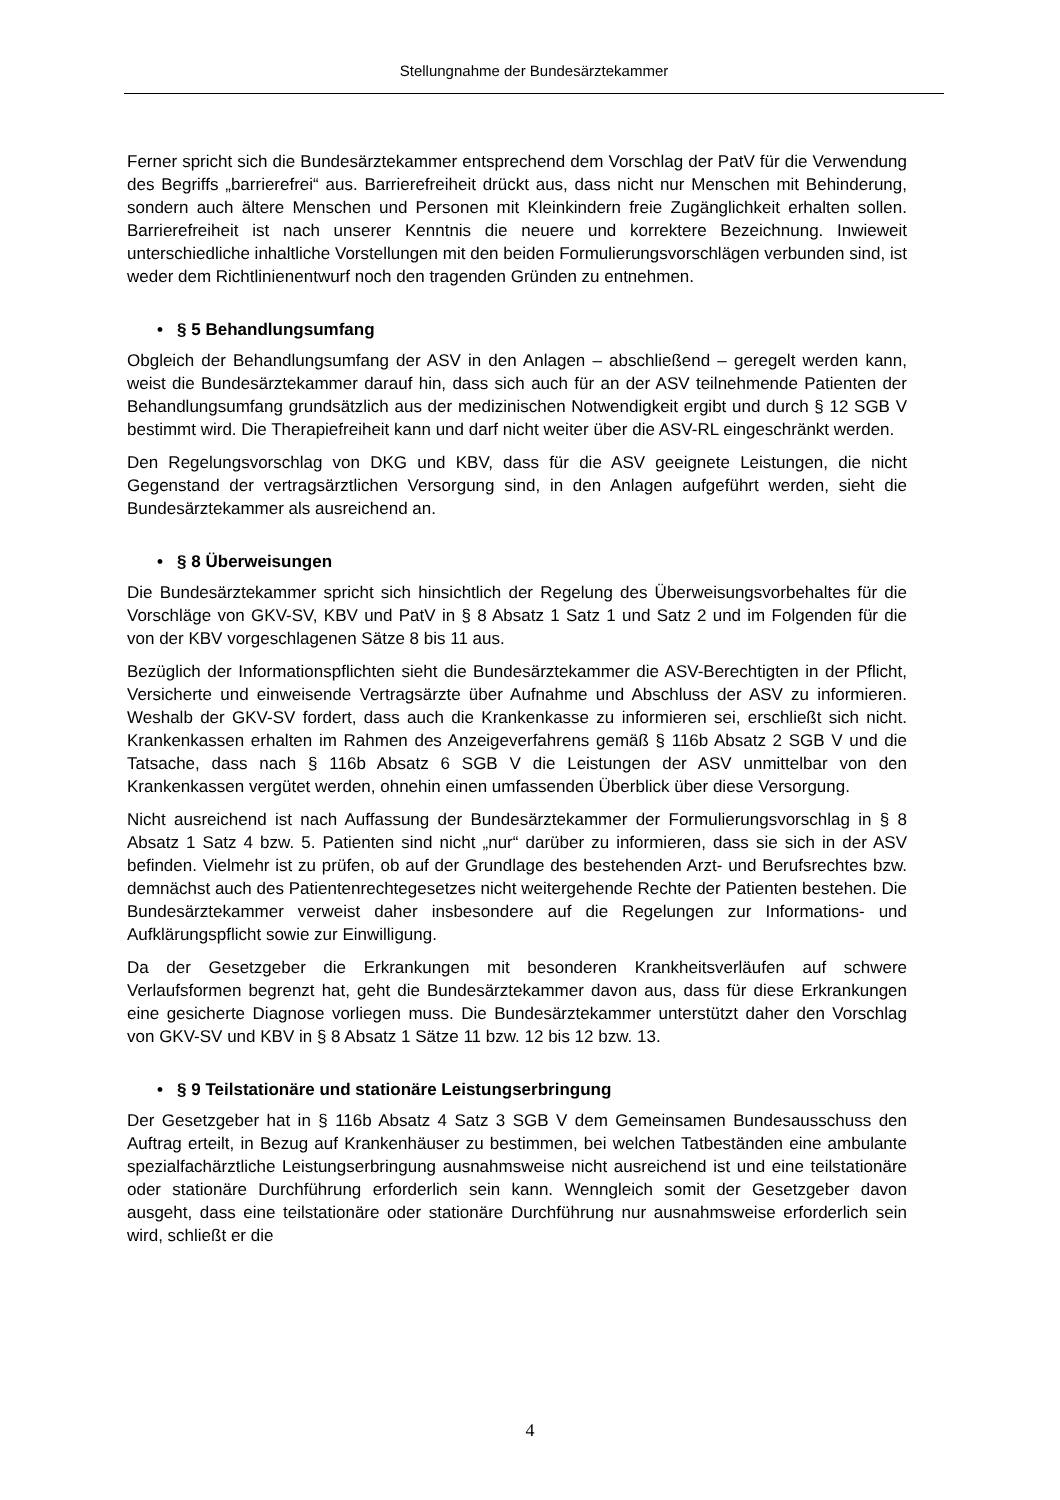Stellungnahme der Bundesärztekammer
Ferner spricht sich die Bundesärztekammer entsprechend dem Vorschlag der PatV für die Verwendung des Begriffs „barrierefrei“ aus. Barrierefreiheit drückt aus, dass nicht nur Menschen mit Behinderung, sondern auch ältere Menschen und Personen mit Kleinkindern freie Zugänglichkeit erhalten sollen. Barrierefreiheit ist nach unserer Kenntnis die neuere und korrektere Bezeichnung. Inwieweit unterschiedliche inhaltliche Vorstellungen mit den beiden Formulierungsvorschlägen verbunden sind, ist weder dem Richtlinienentwurf noch den tragenden Gründen zu entnehmen.
• § 5 Behandlungsumfang
Obgleich der Behandlungsumfang der ASV in den Anlagen – abschließend – geregelt werden kann, weist die Bundesärztekammer darauf hin, dass sich auch für an der ASV teilnehmende Patienten der Behandlungsumfang grundsätzlich aus der medizinischen Notwendigkeit ergibt und durch § 12 SGB V bestimmt wird. Die Therapiefreiheit kann und darf nicht weiter über die ASV-RL eingeschränkt werden.
Den Regelungsvorschlag von DKG und KBV, dass für die ASV geeignete Leistungen, die nicht Gegenstand der vertragsärztlichen Versorgung sind, in den Anlagen aufgeführt werden, sieht die Bundesärztekammer als ausreichend an.
• § 8 Überweisungen
Die Bundesärztekammer spricht sich hinsichtlich der Regelung des Überweisungsvorbehaltes für die Vorschläge von GKV-SV, KBV und PatV in § 8 Absatz 1 Satz 1 und Satz 2 und im Folgenden für die von der KBV vorgeschlagenen Sätze 8 bis 11 aus.
Bezüglich der Informationspflichten sieht die Bundesärztekammer die ASV-Berechtigten in der Pflicht, Versicherte und einweisende Vertragsärzte über Aufnahme und Abschluss der ASV zu informieren. Weshalb der GKV-SV fordert, dass auch die Krankenkasse zu informieren sei, erschließt sich nicht. Krankenkassen erhalten im Rahmen des Anzeigeverfahrens gemäß § 116b Absatz 2 SGB V und die Tatsache, dass nach § 116b Absatz 6 SGB V die Leistungen der ASV unmittelbar von den Krankenkassen vergütet werden, ohnehin einen umfassenden Überblick über diese Versorgung.
Nicht ausreichend ist nach Auffassung der Bundesärztekammer der Formulierungsvorschlag in § 8 Absatz 1 Satz 4 bzw. 5. Patienten sind nicht „nur“ darüber zu informieren, dass sie sich in der ASV befinden. Vielmehr ist zu prüfen, ob auf der Grundlage des bestehenden Arzt- und Berufsrechtes bzw. demnächst auch des Patientenrechtegesetzes nicht weitergehende Rechte der Patienten bestehen. Die Bundesärztekammer verweist daher insbesondere auf die Regelungen zur Informations- und Aufklärungspflicht sowie zur Einwilligung.
Da der Gesetzgeber die Erkrankungen mit besonderen Krankheitsverläufen auf schwere Verlaufsformen begrenzt hat, geht die Bundesärztekammer davon aus, dass für diese Erkrankungen eine gesicherte Diagnose vorliegen muss. Die Bundesärztekammer unterstützt daher den Vorschlag von GKV-SV und KBV in § 8 Absatz 1 Sätze 11 bzw. 12 bis 12 bzw. 13.
• § 9 Teilstationäre und stationäre Leistungserbringung
Der Gesetzgeber hat in § 116b Absatz 4 Satz 3 SGB V dem Gemeinsamen Bundesausschuss den Auftrag erteilt, in Bezug auf Krankenhäuser zu bestimmen, bei welchen Tatbeständen eine ambulante spezialfachärztliche Leistungserbringung ausnahmsweise nicht ausreichend ist und eine teilstationäre oder stationäre Durchführung erforderlich sein kann. Wenngleich somit der Gesetzgeber davon ausgeht, dass eine teilstationäre oder stationäre Durchführung nur ausnahmsweise erforderlich sein wird, schließt er die
4